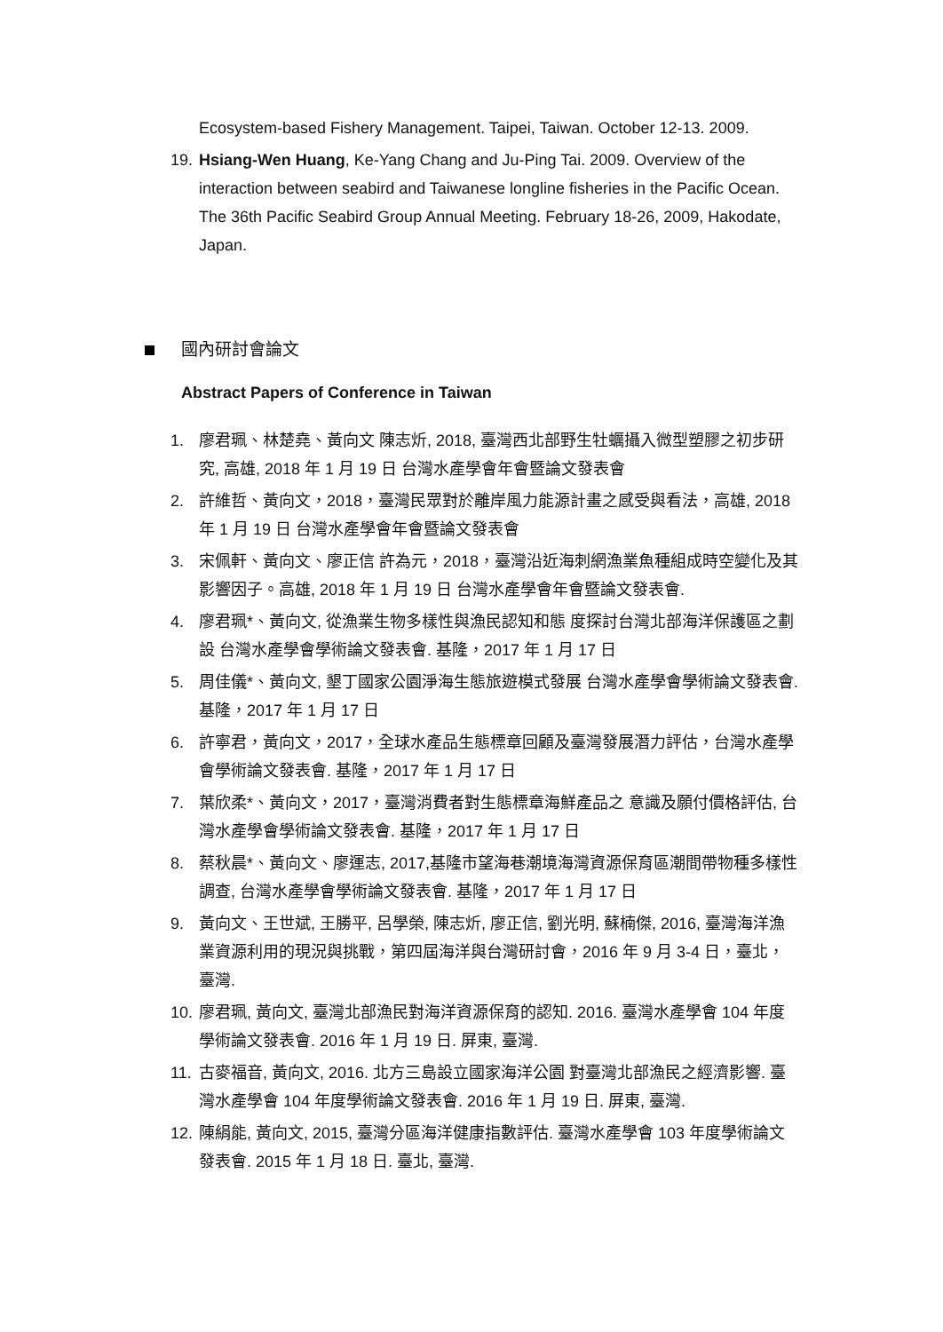Ecosystem-based Fishery Management. Taipei, Taiwan. October 12-13. 2009.
19.
Hsiang-Wen Huang, Ke-Yang Chang and Ju-Ping Tai. 2009. Overview of the interaction between seabird and Taiwanese longline fisheries in the Pacific Ocean. The 36th Pacific Seabird Group Annual Meeting. February 18-26, 2009, Hakodate, Japan.
國內研討會論文
Abstract Papers of Conference in Taiwan
1. 廖君珮、林楚堯、黃向文 陳志炘, 2018, 臺灣西北部野生牡蠣攝入微型塑膠之初步研究, 高雄, 2018 年 1 月 19 日 台灣水產學會年會暨論文發表會
2. 許維哲、黃向文，2018，臺灣民眾對於離岸風力能源計畫之感受與看法，高雄, 2018 年 1 月 19 日 台灣水產學會年會暨論文發表會
3. 宋佩軒、黃向文、廖正信 許為元，2018，臺灣沿近海刺網漁業魚種組成時空變化及其影響因子。高雄, 2018 年 1 月 19 日 台灣水產學會年會暨論文發表會.
4. 廖君珮*、黃向文, 從漁業生物多樣性與漁民認知和態 度探討台灣北部海洋保護區之劃設 台灣水產學會學術論文發表會. 基隆，2017 年 1 月 17 日
5. 周佳儀*、黃向文, 墾丁國家公園淨海生態旅遊模式發展 台灣水產學會學術論文發表會. 基隆，2017 年 1 月 17 日
6. 許寧君，黃向文，2017，全球水產品生態標章回顧及臺灣發展潛力評估，台灣水產學會學術論文發表會. 基隆，2017 年 1 月 17 日
7. 葉欣柔*、黃向文，2017，臺灣消費者對生態標章海鮮產品之 意識及願付價格評估, 台灣水產學會學術論文發表會. 基隆，2017 年 1 月 17 日
8. 蔡秋晨*、黃向文、廖運志, 2017,基隆市望海巷潮境海灣資源保育區潮間帶物種多樣性調查, 台灣水產學會學術論文發表會. 基隆，2017 年 1 月 17 日
9. 黃向文、王世斌, 王勝平, 呂學榮, 陳志炘, 廖正信, 劉光明, 蘇楠傑, 2016, 臺灣海洋漁業資源利用的現況與挑戰，第四屆海洋與台灣研討會，2016 年 9 月 3-4 日，臺北，臺灣.
10.
廖君珮, 黃向文, 臺灣北部漁民對海洋資源保育的認知. 2016. 臺灣水產學會 104 年度學術論文發表會. 2016 年 1 月 19 日. 屏東, 臺灣.
11.
古麥福音, 黃向文, 2016. 北方三島設立國家海洋公園 對臺灣北部漁民之經濟影響. 臺灣水產學會 104 年度學術論文發表會. 2016 年 1 月 19 日. 屏東, 臺灣.
12.
陳絹能, 黃向文, 2015, 臺灣分區海洋健康指數評估. 臺灣水產學會 103 年度學術論文發表會. 2015 年 1 月 18 日. 臺北, 臺灣.